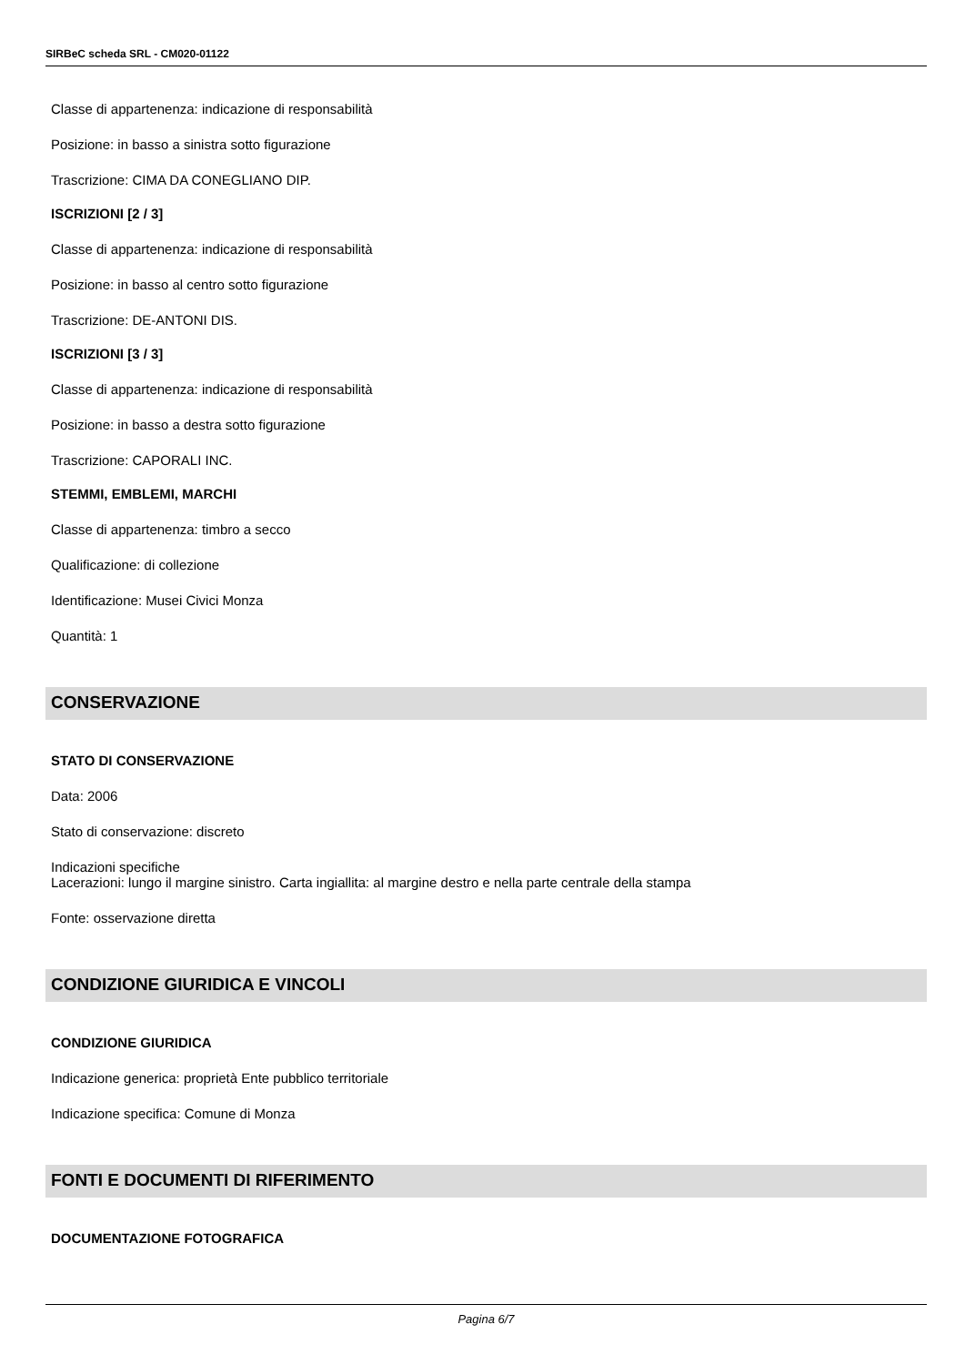SIRBeC scheda SRL - CM020-01122
Classe di appartenenza: indicazione di responsabilità
Posizione: in basso a sinistra sotto figurazione
Trascrizione: CIMA DA CONEGLIANO DIP.
ISCRIZIONI [2 / 3]
Classe di appartenenza: indicazione di responsabilità
Posizione: in basso al centro sotto figurazione
Trascrizione: DE-ANTONI DIS.
ISCRIZIONI [3 / 3]
Classe di appartenenza: indicazione di responsabilità
Posizione: in basso a destra sotto figurazione
Trascrizione: CAPORALI INC.
STEMMI, EMBLEMI, MARCHI
Classe di appartenenza: timbro a secco
Qualificazione: di collezione
Identificazione: Musei Civici Monza
Quantità: 1
CONSERVAZIONE
STATO DI CONSERVAZIONE
Data: 2006
Stato di conservazione: discreto
Indicazioni specifiche
Lacerazioni: lungo il margine sinistro. Carta ingiallita: al margine destro e nella parte centrale della stampa
Fonte: osservazione diretta
CONDIZIONE GIURIDICA E VINCOLI
CONDIZIONE GIURIDICA
Indicazione generica: proprietà Ente pubblico territoriale
Indicazione specifica: Comune di Monza
FONTI E DOCUMENTI DI RIFERIMENTO
DOCUMENTAZIONE FOTOGRAFICA
Pagina 6/7